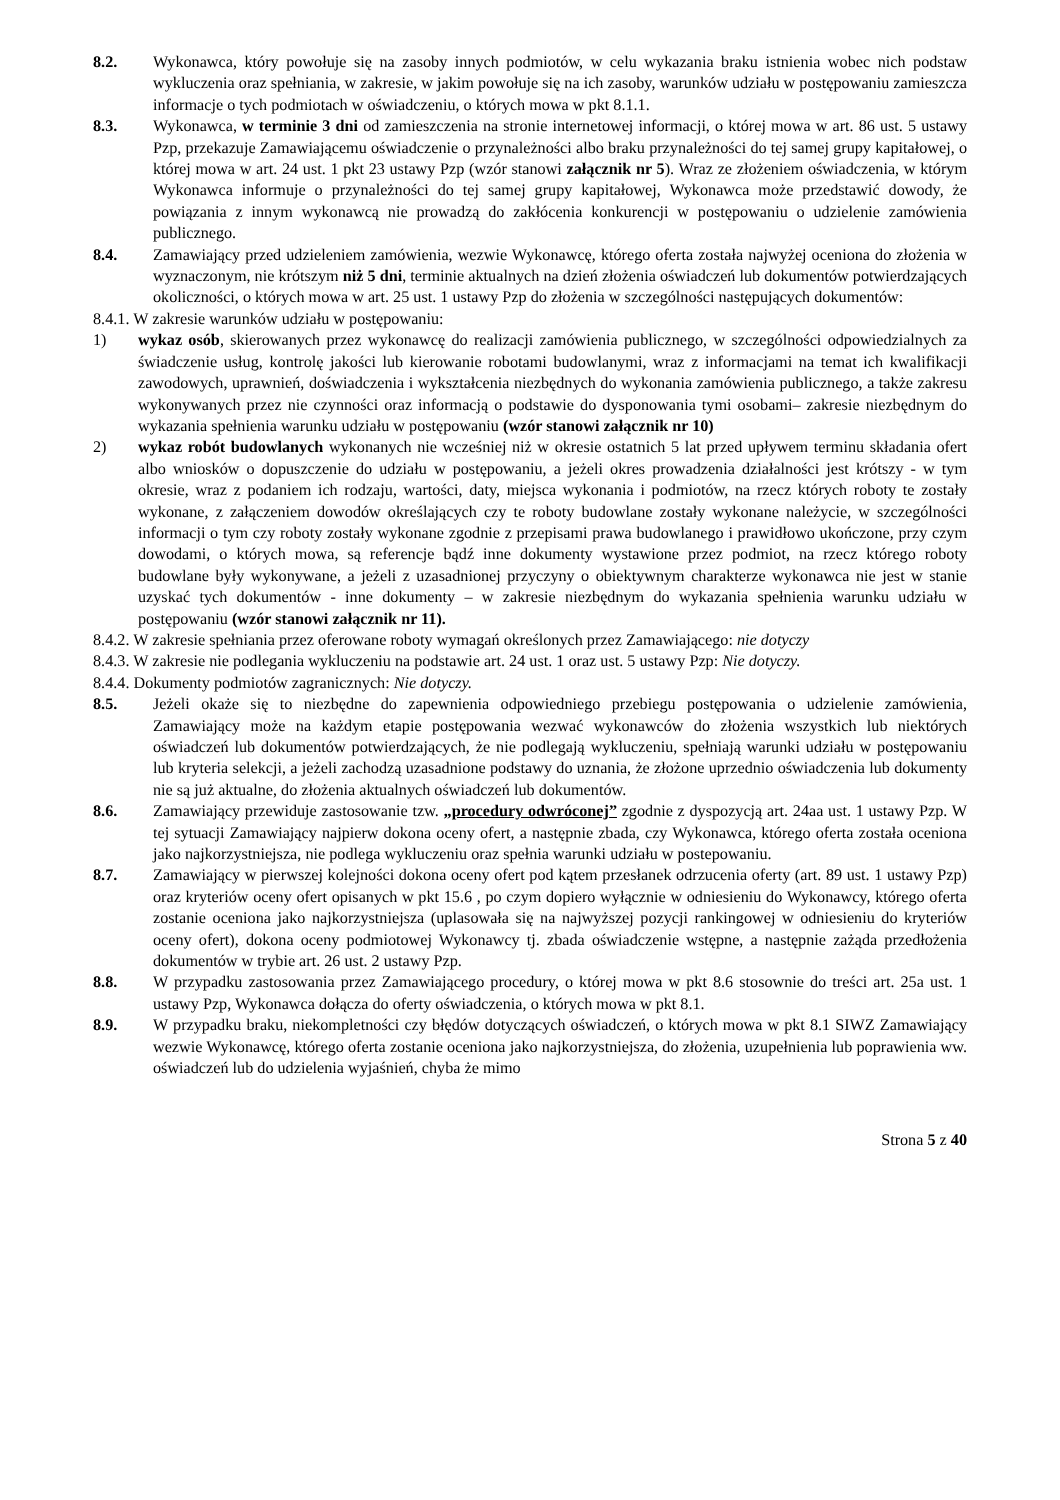8.2. Wykonawca, który powołuje się na zasoby innych podmiotów, w celu wykazania braku istnienia wobec nich podstaw wykluczenia oraz spełniania, w zakresie, w jakim powołuje się na ich zasoby, warunków udziału w postępowaniu zamieszcza informacje o tych podmiotach w oświadczeniu, o których mowa w pkt 8.1.1.
8.3. Wykonawca, w terminie 3 dni od zamieszczenia na stronie internetowej informacji, o której mowa w art. 86 ust. 5 ustawy Pzp, przekazuje Zamawiającemu oświadczenie o przynależności albo braku przynależności do tej samej grupy kapitałowej, o której mowa w art. 24 ust. 1 pkt 23 ustawy Pzp (wzór stanowi załącznik nr 5). Wraz ze złożeniem oświadczenia, w którym Wykonawca informuje o przynależności do tej samej grupy kapitałowej, Wykonawca może przedstawić dowody, że powiązania z innym wykonawcą nie prowadzą do zakłócenia konkurencji w postępowaniu o udzielenie zamówienia publicznego.
8.4. Zamawiający przed udzieleniem zamówienia, wezwie Wykonawcę, którego oferta została najwyżej oceniona do złożenia w wyznaczonym, nie krótszym niż 5 dni, terminie aktualnych na dzień złożenia oświadczeń lub dokumentów potwierdzających okoliczności, o których mowa w art. 25 ust. 1 ustawy Pzp do złożenia w szczególności następujących dokumentów:
8.4.1. W zakresie warunków udziału w postępowaniu:
1) wykaz osób, skierowanych przez wykonawcę do realizacji zamówienia publicznego, w szczególności odpowiedzialnych za świadczenie usług, kontrolę jakości lub kierowanie robotami budowlanymi, wraz z informacjami na temat ich kwalifikacji zawodowych, uprawnień, doświadczenia i wykształcenia niezbędnych do wykonania zamówienia publicznego, a także zakresu wykonywanych przez nie czynności oraz informacją o podstawie do dysponowania tymi osobami– zakresie niezbędnym do wykazania spełnienia warunku udziału w postępowaniu (wzór stanowi załącznik nr 10)
2) wykaz robót budowlanych wykonanych nie wcześniej niż w okresie ostatnich 5 lat przed upływem terminu składania ofert albo wniosków o dopuszczenie do udziału w postępowaniu, a jeżeli okres prowadzenia działalności jest krótszy - w tym okresie, wraz z podaniem ich rodzaju, wartości, daty, miejsca wykonania i podmiotów, na rzecz których roboty te zostały wykonane, z załączeniem dowodów określających czy te roboty budowlane zostały wykonane należycie, w szczególności informacji o tym czy roboty zostały wykonane zgodnie z przepisami prawa budowlanego i prawidłowo ukończone, przy czym dowodami, o których mowa, są referencje bądź inne dokumenty wystawione przez podmiot, na rzecz którego roboty budowlane były wykonywane, a jeżeli z uzasadnionej przyczyny o obiektywnym charakterze wykonawca nie jest w stanie uzyskać tych dokumentów - inne dokumenty – w zakresie niezbędnym do wykazania spełnienia warunku udziału w postępowaniu (wzór stanowi załącznik nr 11).
8.4.2. W zakresie spełniania przez oferowane roboty wymagań określonych przez Zamawiającego: nie dotyczy
8.4.3. W zakresie nie podlegania wykluczeniu na podstawie art. 24 ust. 1 oraz ust. 5 ustawy Pzp: Nie dotyczy.
8.4.4. Dokumenty podmiotów zagranicznych: Nie dotyczy.
8.5. Jeżeli okaże się to niezbędne do zapewnienia odpowiedniego przebiegu postępowania o udzielenie zamówienia, Zamawiający może na każdym etapie postępowania wezwać wykonawców do złożenia wszystkich lub niektórych oświadczeń lub dokumentów potwierdzających, że nie podlegają wykluczeniu, spełniają warunki udziału w postępowaniu lub kryteria selekcji, a jeżeli zachodzą uzasadnione podstawy do uznania, że złożone uprzednio oświadczenia lub dokumenty nie są już aktualne, do złożenia aktualnych oświadczeń lub dokumentów.
8.6. Zamawiający przewiduje zastosowanie tzw. „procedury odwróconej” zgodnie z dyspozycją art. 24aa ust. 1 ustawy Pzp. W tej sytuacji Zamawiający najpierw dokona oceny ofert, a następnie zbada, czy Wykonawca, którego oferta została oceniona jako najkorzystniejsza, nie podlega wykluczeniu oraz spełnia warunki udziału w postepowaniu.
8.7. Zamawiający w pierwszej kolejności dokona oceny ofert pod kątem przesłanek odrzucenia oferty (art. 89 ust. 1 ustawy Pzp) oraz kryteriów oceny ofert opisanych w pkt 15.6 , po czym dopiero wyłącznie w odniesieniu do Wykonawcy, którego oferta zostanie oceniona jako najkorzystniejsza (uplasowała się na najwyższej pozycji rankingowej w odniesieniu do kryteriów oceny ofert), dokona oceny podmiotowej Wykonawcy tj. zbada oświadczenie wstępne, a następnie zażąda przedłożenia dokumentów w trybie art. 26 ust. 2 ustawy Pzp.
8.8. W przypadku zastosowania przez Zamawiającego procedury, o której mowa w pkt 8.6 stosownie do treści art. 25a ust. 1 ustawy Pzp, Wykonawca dołącza do oferty oświadczenia, o których mowa w pkt 8.1.
8.9. W przypadku braku, niekompletności czy błędów dotyczących oświadczeń, o których mowa w pkt 8.1 SIWZ Zamawiający wezwie Wykonawcę, którego oferta zostanie oceniona jako najkorzystniejsza, do złożenia, uzupełnienia lub poprawienia ww. oświadczeń lub do udzielenia wyjaśnień, chyba że mimo
Strona 5 z 40